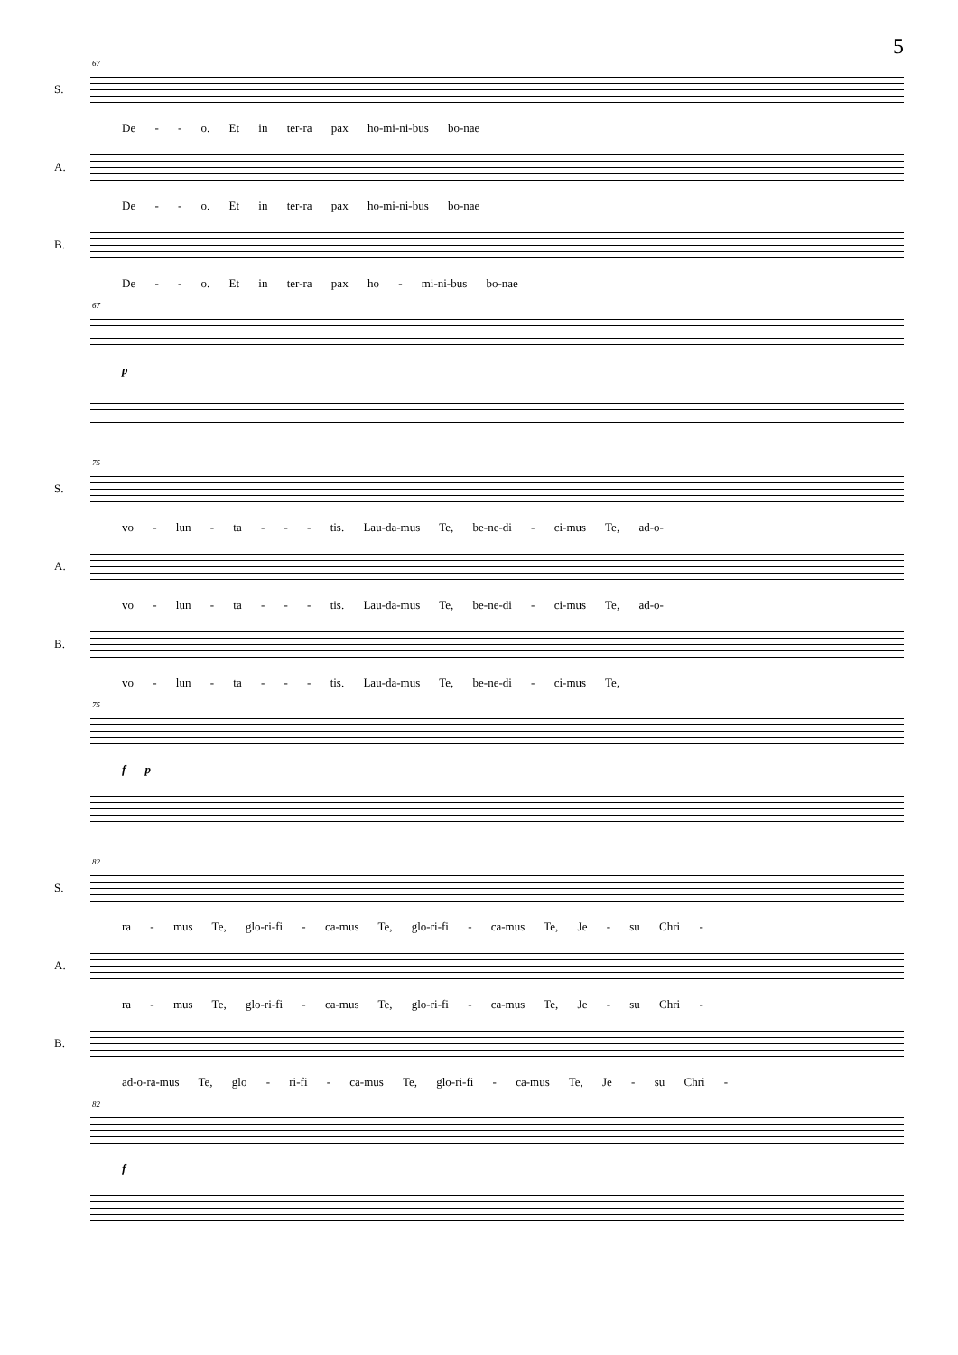5
67
S.
De - - o. Et in ter-ra pax ho-mi-ni-bus bo-nae
A.
De - - o. Et in ter-ra pax ho-mi-ni-bus bo-nae
B.
De - - o. Et in ter-ra pax ho - mi-ni-bus bo-nae
67
p
75
S.
vo - lun - ta - - - tis. Lau-da-mus Te, be-ne-di - ci-mus Te, ad-o-
A.
vo - lun - ta - - - tis. Lau-da-mus Te, be-ne-di - ci-mus Te, ad-o-
B.
vo - lun - ta - - - tis. Lau-da-mus Te, be-ne-di - ci-mus Te,
75
f p
82
S.
ra - mus Te, glo-ri-fi - ca-mus Te, glo-ri-fi - ca-mus Te, Je - su Chri -
A.
ra - mus Te, glo-ri-fi - ca-mus Te, glo-ri-fi - ca-mus Te, Je - su Chri -
B.
ad-o-ra-mus Te, glo - ri-fi - ca-mus Te, glo-ri-fi - ca-mus Te, Je - su Chri -
82
f